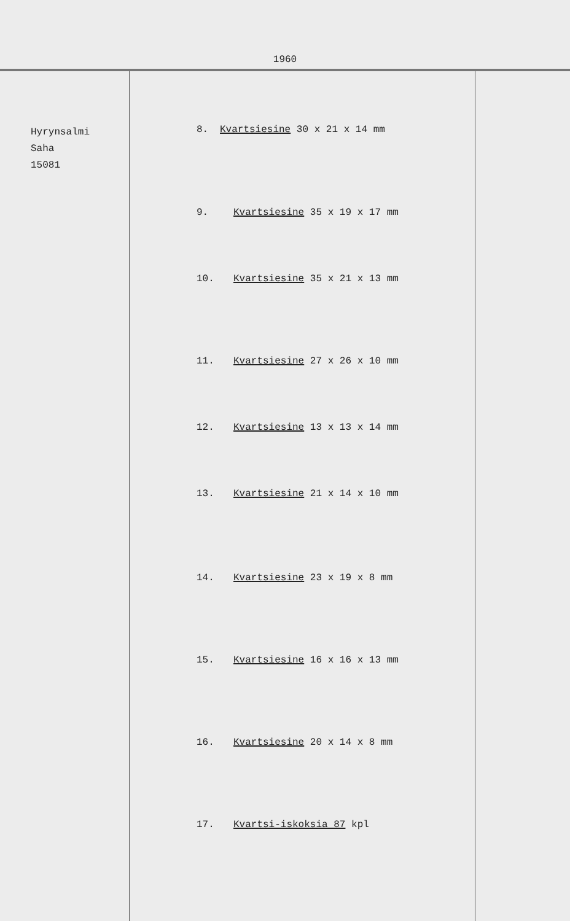1960
Hyrynsalmi
Saha
15081
8. Kvartsiesine 30 x 21 x 14 mm
9. Kvartsiesine 35 x 19 x 17 mm
10. Kvartsiesine 35 x 21 x 13 mm
11. Kvartsiesine 27 x 26 x 10 mm
12. Kvartsiesine 13 x 13 x 14 mm
13. Kvartsiesine 21 x 14 x 10 mm
14. Kvartsiesine 23 x 19 x 8 mm
15. Kvartsiesine 16 x 16 x 13 mm
16. Kvartsiesine 20 x 14 x 8 mm
17. Kvartsi-iskoksia 87 kpl